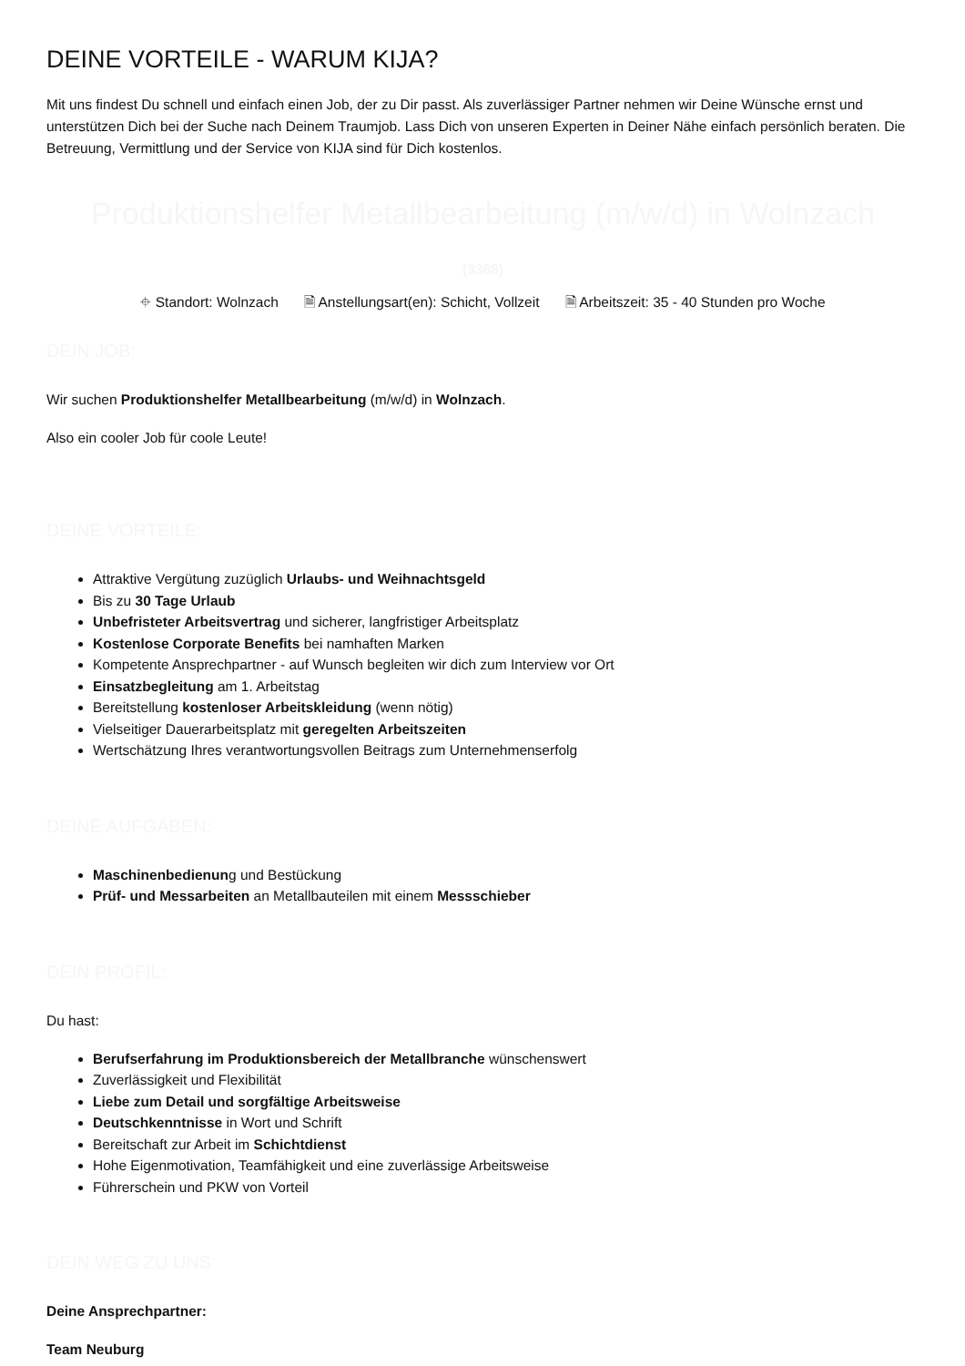DEINE VORTEILE - WARUM KIJA?
Mit uns findest Du schnell und einfach einen Job, der zu Dir passt. Als zuverlässiger Partner nehmen wir Deine Wünsche ernst und unterstützen Dich bei der Suche nach Deinem Traumjob. Lass Dich von unseren Experten in Deiner Nähe einfach persönlich beraten. Die Betreuung, Vermittlung und der Service von KIJA sind für Dich kostenlos.
Produktionshelfer Metallbearbeitung (m/w/d) in Wolnzach
(3368)
⌖ Standort: Wolnzach 🗎 Anstellungsart(en): Schicht, Vollzeit 🗎 Arbeitszeit: 35 - 40 Stunden pro Woche
DEIN JOB:
Wir suchen Produktionshelfer Metallbearbeitung (m/w/d) in Wolnzach.
Also ein cooler Job für coole Leute!
DEINE VORTEILE:
Attraktive Vergütung zuzüglich Urlaubs- und Weihnachtsgeld
Bis zu 30 Tage Urlaub
Unbefristeter Arbeitsvertrag und sicherer, langfristiger Arbeitsplatz
Kostenlose Corporate Benefits bei namhaften Marken
Kompetente Ansprechpartner - auf Wunsch begleiten wir dich zum Interview vor Ort
Einsatzbegleitung am 1. Arbeitstag
Bereitstellung kostenloser Arbeitskleidung (wenn nötig)
Vielseitiger Dauerarbeitsplatz mit geregelten Arbeitszeiten
Wertschätzung Ihres verantwortungsvollen Beitrags zum Unternehmenserfolg
DEINE AUFGABEN:
Maschinenbedienung und Bestückung
Prüf- und Messarbeiten an Metallbauteilen mit einem Messschieber
DEIN PROFIL:
Du hast:
Berufserfahrung im Produktionsbereich der Metallbranche wünschenswert
Zuverlässigkeit und Flexibilität
Liebe zum Detail und sorgfältige Arbeitsweise
Deutschkenntnisse in Wort und Schrift
Bereitschaft zur Arbeit im Schichtdienst
Hohe Eigenmotivation, Teamfähigkeit und eine zuverlässige Arbeitsweise
Führerschein und PKW von Vorteil
DEIN WEG ZU UNS:
Deine Ansprechpartner:
Team Neuburg